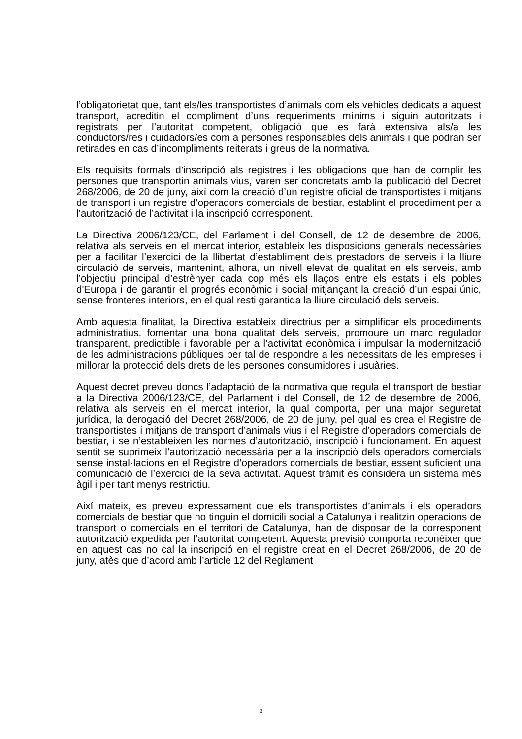l’obligatorietat que, tant els/les transportistes d’animals com els vehicles dedicats a aquest transport, acreditin el compliment d’uns requeriments mínims i siguin autoritzats i registrats per l’autoritat competent, obligació que es farà extensiva als/a les conductors/res i cuidadors/es com a persones responsables dels animals i que podran ser retirades en cas d’incompliments reiterats i greus de la normativa.
Els requisits formals d’inscripció als registres i les obligacions que han de complir les persones que transportin animals vius, varen ser concretats amb la publicació del Decret 268/2006, de 20 de juny, així com la creació d’un registre oficial de transportistes i mitjans de transport i un registre d’operadors comercials de bestiar, establint el procediment per a l’autorització de l’activitat i la inscripció corresponent.
La Directiva 2006/123/CE, del Parlament i del Consell, de 12 de desembre de 2006, relativa als serveis en el mercat interior, estableix les disposicions generals necessàries per a facilitar l’exercici de la llibertat d’establiment dels prestadors de serveis i la lliure circulació de serveis, mantenint, alhora, un nivell elevat de qualitat en els serveis, amb l’objectiu principal d’estrènyer cada cop més els llaços entre els estats i els pobles d'Europa i de garantir el progrés econòmic i social mitjançant la creació d’un espai únic, sense fronteres interiors, en el qual resti garantida la lliure circulació dels serveis.
Amb aquesta finalitat, la Directiva estableix directrius per a simplificar els procediments administratius, fomentar una bona qualitat dels serveis, promoure un marc regulador transparent, predictible i favorable per a l’activitat econòmica i impulsar la modernització de les administracions públiques per tal de respondre a les necessitats de les empreses i millorar la protecció dels drets de les persones consumidores i usuàries.
Aquest decret preveu doncs l’adaptació de la normativa que regula el transport de bestiar a la Directiva 2006/123/CE, del Parlament i del Consell, de 12 de desembre de 2006, relativa als serveis en el mercat interior, la qual comporta, per una major seguretat jurídica, la derogació del Decret 268/2006, de 20 de juny, pel qual es crea el Registre de transportistes i mitjans de transport d’animals vius i el Registre d’operadors comercials de bestiar, i se n’estableixen les normes d’autorització, inscripció i funcionament. En aquest sentit se suprimeix l’autorització necessària per a la inscripció dels operadors comercials sense instal·lacions en el Registre d’operadors comercials de bestiar, essent suficient una comunicació de l’exercici de la seva activitat. Aquest tràmit es considera un sistema més àgil i per tant menys restrictiu.
Així mateix, es preveu expressament que els transportistes d’animals i els operadors comercials de bestiar que no tinguin el domicili social a Catalunya i realitzin operacions de transport o comercials en el territori de Catalunya, han de disposar de la corresponent autorització expedida per l’autoritat competent. Aquesta previsió comporta reconèixer que en aquest cas no cal la inscripció en el registre creat en el Decret 268/2006, de 20 de juny, atès que d’acord amb l’article 12 del Reglament
3